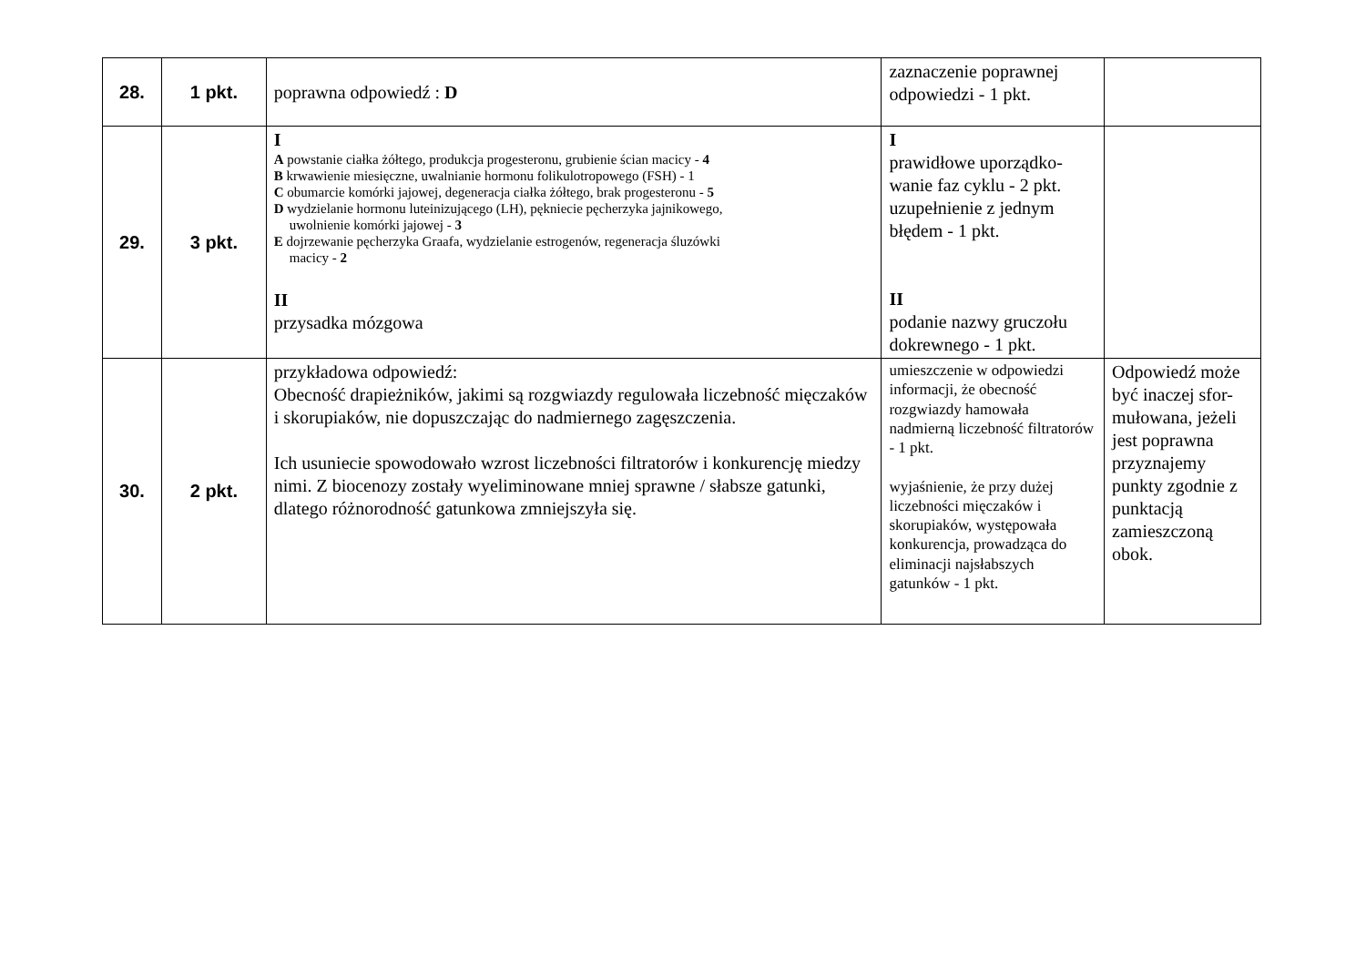| 28. | 1 pkt. | poprawna odpowiedź : D | zaznaczenie poprawnej odpowiedzi - 1 pkt. | |
| 29. | 3 pkt. | I A powstanie ciałka żółtego, produkcja progesteronu, grubienie ścian macicy - 4 B krwawienie miesięczne, uwalnianie hormonu folikulotropowego (FSH) - 1 C obumarcie komórki jajowej, degeneracja ciałka żółtego, brak progesteronu - 5 D wydzielanie hormonu luteinizującego (LH), pękniecie pęcherzyka jajnikowego, uwolnienie komórki jajowej - 3 E dojrzewanie pęcherzyka Graafa, wydzielanie estrogenów, regeneracja śluzówki macicy - 2 II przysadka mózgowa | I prawidłowe uporządko-wanie faz cyklu - 2 pkt. uzupełnienie z jednym błędem - 1 pkt. II podanie nazwy gruczołu dokrewnego - 1 pkt. | |
| 30. | 2 pkt. | przykładowa odpowiedź: Obecność drapieżników, jakimi są rozgwiazdy regulowała liczebność mięczaków i skorupiaków, nie dopuszczając do nadmiernego zagęszczenia. Ich usuniecie spowodowało wzrost liczebności filtratorów i konkurencję miedzy nimi. Z biocenozy zostały wyeliminowane mniej sprawne / słabsze gatunki, dlatego różnorodność gatunkowa zmniejszyła się. | umieszczenie w odpowiedzi informacji, że obecność rozgwiazdy hamowała nadmierną liczebność filtratorów - 1 pkt. wyjaśnienie, że przy dużej liczebności mięczaków i skorupiaków, występowała konkurencja, prowadząca do eliminacji najsłabszych gatunków - 1 pkt. | Odpowiedź może być inaczej sfor-mułowana, jeżeli jest poprawna przyznajemy punkty zgodnie z punktacją zamieszczoną obok. |